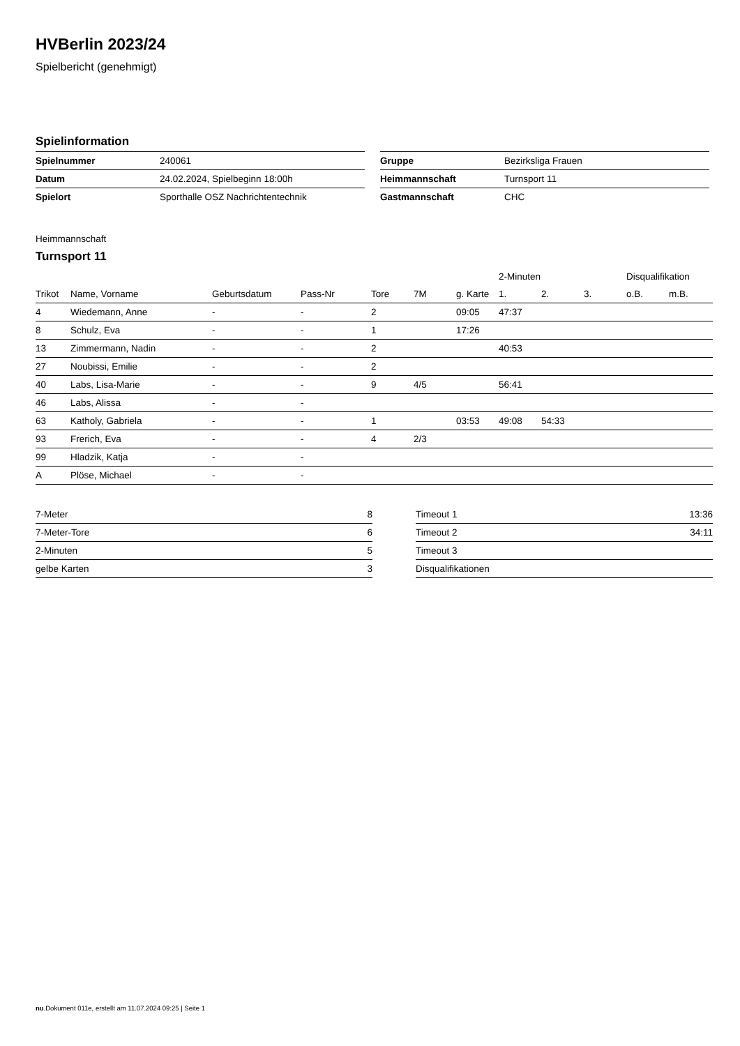HVBerlin 2023/24
Spielbericht (genehmigt)
Spielinformation
| Spielnummer | 240061 |
| Datum | 24.02.2024, Spielbeginn 18:00h |
| Spielort | Sporthalle OSZ Nachrichtentechnik |
| Gruppe | Bezirksliga Frauen |
| Heimmannschaft | Turnsport 11 |
| Gastmannschaft | CHC |
Heimmannschaft
Turnsport 11
| | | | | | | | 2-Minuten | | | Disqualifikation | |
| --- | --- | --- | --- | --- | --- | --- | --- | --- | --- | --- | --- |
| Trikot | Name, Vorname | Geburtsdatum | Pass-Nr | Tore | 7M | g. Karte | 1. | 2. | 3. | o.B. | m.B. |
| 4 | Wiedemann, Anne | - | - | 2 | | 09:05 | 47:37 | | | | |
| 8 | Schulz, Eva | - | - | 1 | | 17:26 | | | | | |
| 13 | Zimmermann, Nadin | - | - | 2 | | | 40:53 | | | | |
| 27 | Noubissi, Emilie | - | - | 2 | | | | | | | |
| 40 | Labs, Lisa-Marie | - | - | 9 | 4/5 | | 56:41 | | | | |
| 46 | Labs, Alissa | - | - | | | | | | | | |
| 63 | Katholy, Gabriela | - | - | 1 | | 03:53 | 49:08 | 54:33 | | | |
| 93 | Frerich, Eva | - | - | 4 | 2/3 | | | | | | |
| 99 | Hladzik, Katja | - | - | | | | | | | | |
| A | Plöse, Michael | - | - | | | | | | | | |
| 7-Meter | 8 |
| 7-Meter-Tore | 6 |
| 2-Minuten | 5 |
| gelbe Karten | 3 |
| Timeout 1 | 13:36 |
| Timeout 2 | 34:11 |
| Timeout 3 | |
| Disqualifikationen | |
nu.Dokument 011e, erstellt am 11.07.2024 09:25 | Seite 1